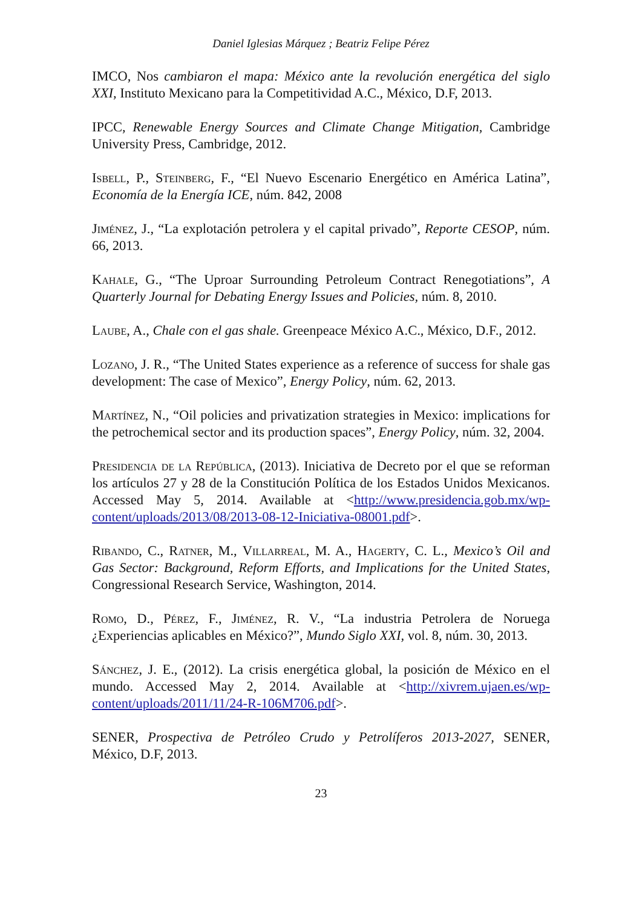Daniel Iglesias Márquez ; Beatriz Felipe Pérez
IMCO, Nos cambiaron el mapa: México ante la revolución energética del siglo XXI, Instituto Mexicano para la Competitividad A.C., México, D.F, 2013.
IPCC, Renewable Energy Sources and Climate Change Mitigation, Cambridge University Press, Cambridge, 2012.
Isbell, P., Steinberg, F., “El Nuevo Escenario Energético en América Latina”, Economía de la Energía ICE, núm. 842, 2008
Jiménez, J., “La explotación petrolera y el capital privado”, Reporte CESOP, núm. 66, 2013.
Kahale, G., “The Uproar Surrounding Petroleum Contract Renegotiations”, A Quarterly Journal for Debating Energy Issues and Policies, núm. 8, 2010.
Laube, A., Chale con el gas shale. Greenpeace México A.C., México, D.F., 2012.
Lozano, J. R., “The United States experience as a reference of success for shale gas development: The case of Mexico”, Energy Policy, núm. 62, 2013.
Martínez, N., “Oil policies and privatization strategies in Mexico: implications for the petrochemical sector and its production spaces”, Energy Policy, núm. 32, 2004.
Presidencia de la República, (2013). Iniciativa de Decreto por el que se reforman los artículos 27 y 28 de la Constitución Política de los Estados Unidos Mexicanos. Accessed May 5, 2014. Available at <http://www.presidencia.gob.mx/wp-content/uploads/2013/08/2013-08-12-Iniciativa-08001.pdf>.
Ribando, C., Ratner, M., Villarreal, M. A., Hagerty, C. L., Mexico’s Oil and Gas Sector: Background, Reform Efforts, and Implications for the United States, Congressional Research Service, Washington, 2014.
Romo, D., Pérez, F., Jiménez, R. V., “La industria Petrolera de Noruega ¿Experiencias aplicables en México?”, Mundo Siglo XXI, vol. 8, núm. 30, 2013.
Sánchez, J. E., (2012). La crisis energética global, la posición de México en el mundo. Accessed May 2, 2014. Available at <http://xivrem.ujaen.es/wp-content/uploads/2011/11/24-R-106M706.pdf>.
SENER, Prospectiva de Petróleo Crudo y Petrolíferos 2013-2027, SENER, México, D.F, 2013.
23